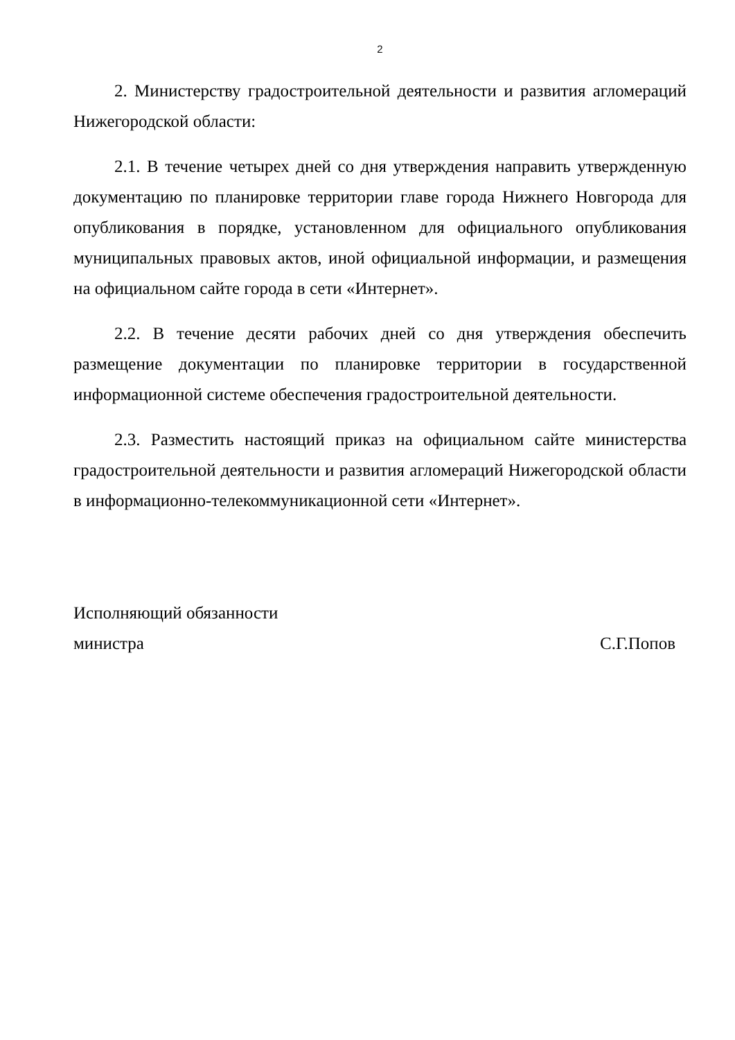2
2. Министерству градостроительной деятельности и развития агломераций Нижегородской области:
2.1. В течение четырех дней со дня утверждения направить утвержденную документацию по планировке территории главе города Нижнего Новгорода для опубликования в порядке, установленном для официального опубликования муниципальных правовых актов, иной официальной информации, и размещения на официальном сайте города в сети «Интернет».
2.2. В течение десяти рабочих дней со дня утверждения обеспечить размещение документации по планировке территории в государственной информационной системе обеспечения градостроительной деятельности.
2.3. Разместить настоящий приказ на официальном сайте министерства градостроительной деятельности и развития агломераций Нижегородской области в информационно-телекоммуникационной сети «Интернет».
Исполняющий обязанности
министра С.Г.Попов